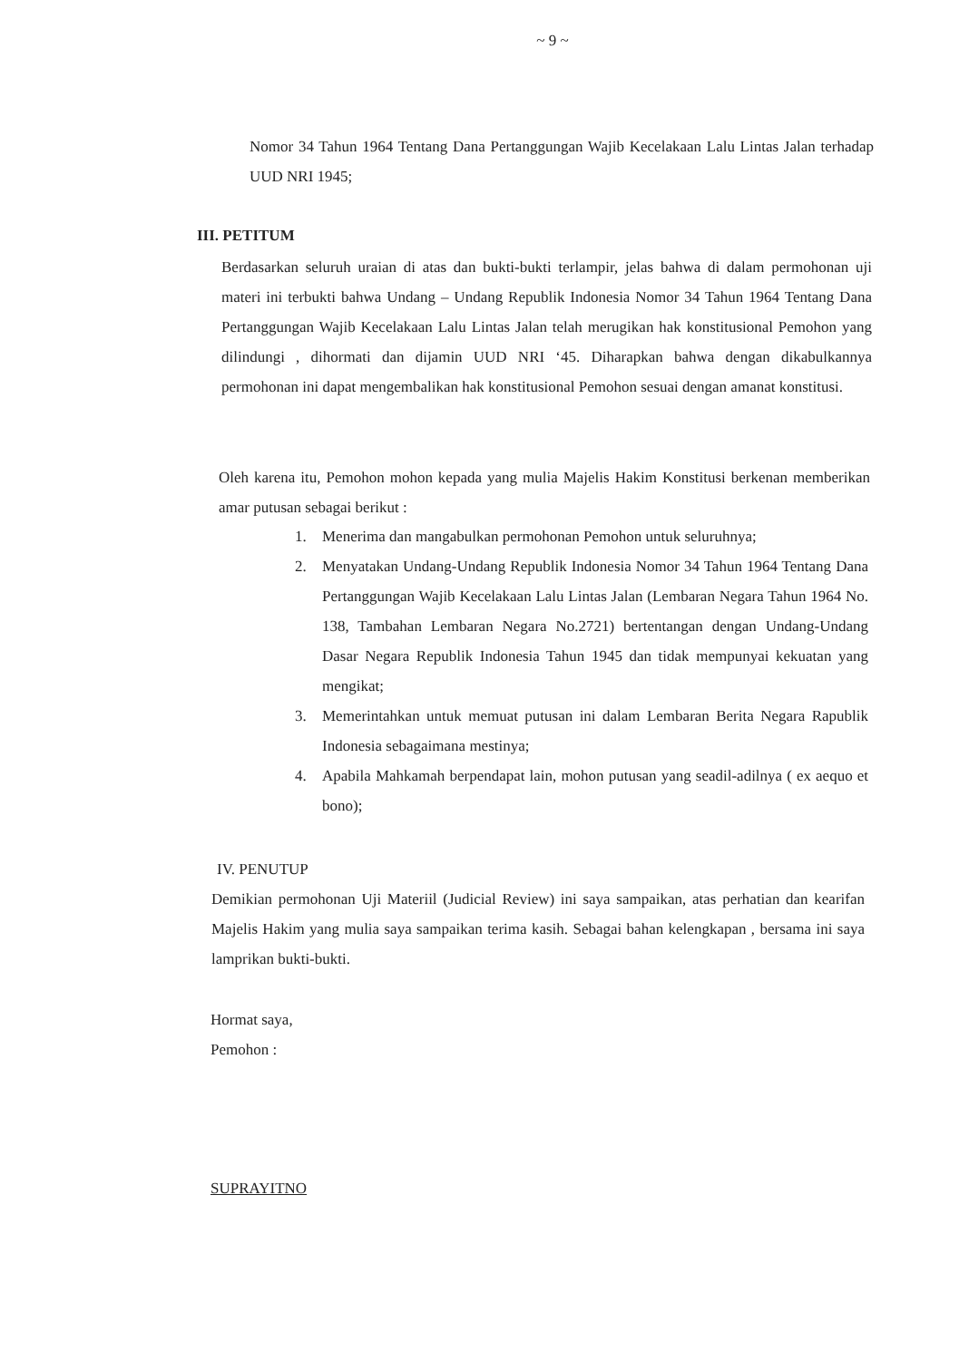~ 9 ~
Nomor 34 Tahun 1964 Tentang Dana Pertanggungan Wajib Kecelakaan Lalu Lintas Jalan terhadap UUD NRI 1945;
III. PETITUM
Berdasarkan seluruh uraian di atas dan bukti-bukti terlampir, jelas bahwa di dalam permohonan uji materi ini terbukti bahwa Undang – Undang Republik Indonesia Nomor 34 Tahun 1964 Tentang Dana Pertanggungan Wajib Kecelakaan Lalu Lintas Jalan telah merugikan hak konstitusional Pemohon yang dilindungi , dihormati dan dijamin UUD NRI ‘45. Diharapkan bahwa dengan dikabulkannya permohonan ini dapat mengembalikan hak konstitusional Pemohon sesuai dengan amanat konstitusi.
Oleh karena itu, Pemohon mohon kepada yang mulia Majelis Hakim Konstitusi berkenan memberikan amar putusan sebagai berikut :
1. Menerima dan mangabulkan permohonan Pemohon untuk seluruhnya;
2. Menyatakan Undang-Undang Republik Indonesia Nomor 34 Tahun 1964 Tentang Dana Pertanggungan Wajib Kecelakaan Lalu Lintas Jalan (Lembaran Negara Tahun 1964 No. 138, Tambahan Lembaran Negara No.2721) bertentangan dengan Undang-Undang Dasar Negara Republik Indonesia Tahun 1945 dan tidak mempunyai kekuatan yang mengikat;
3. Memerintahkan untuk memuat putusan ini dalam Lembaran Berita Negara Rapublik Indonesia sebagaimana mestinya;
4. Apabila Mahkamah berpendapat lain, mohon putusan yang seadil-adilnya ( ex aequo et bono);
IV. PENUTUP
Demikian permohonan Uji Materiil (Judicial Review) ini saya sampaikan, atas perhatian dan kearifan Majelis Hakim yang mulia saya sampaikan terima kasih. Sebagai bahan kelengkapan , bersama ini saya lamprikan bukti-bukti.
Hormat saya,
Pemohon :
SUPRAYITNO